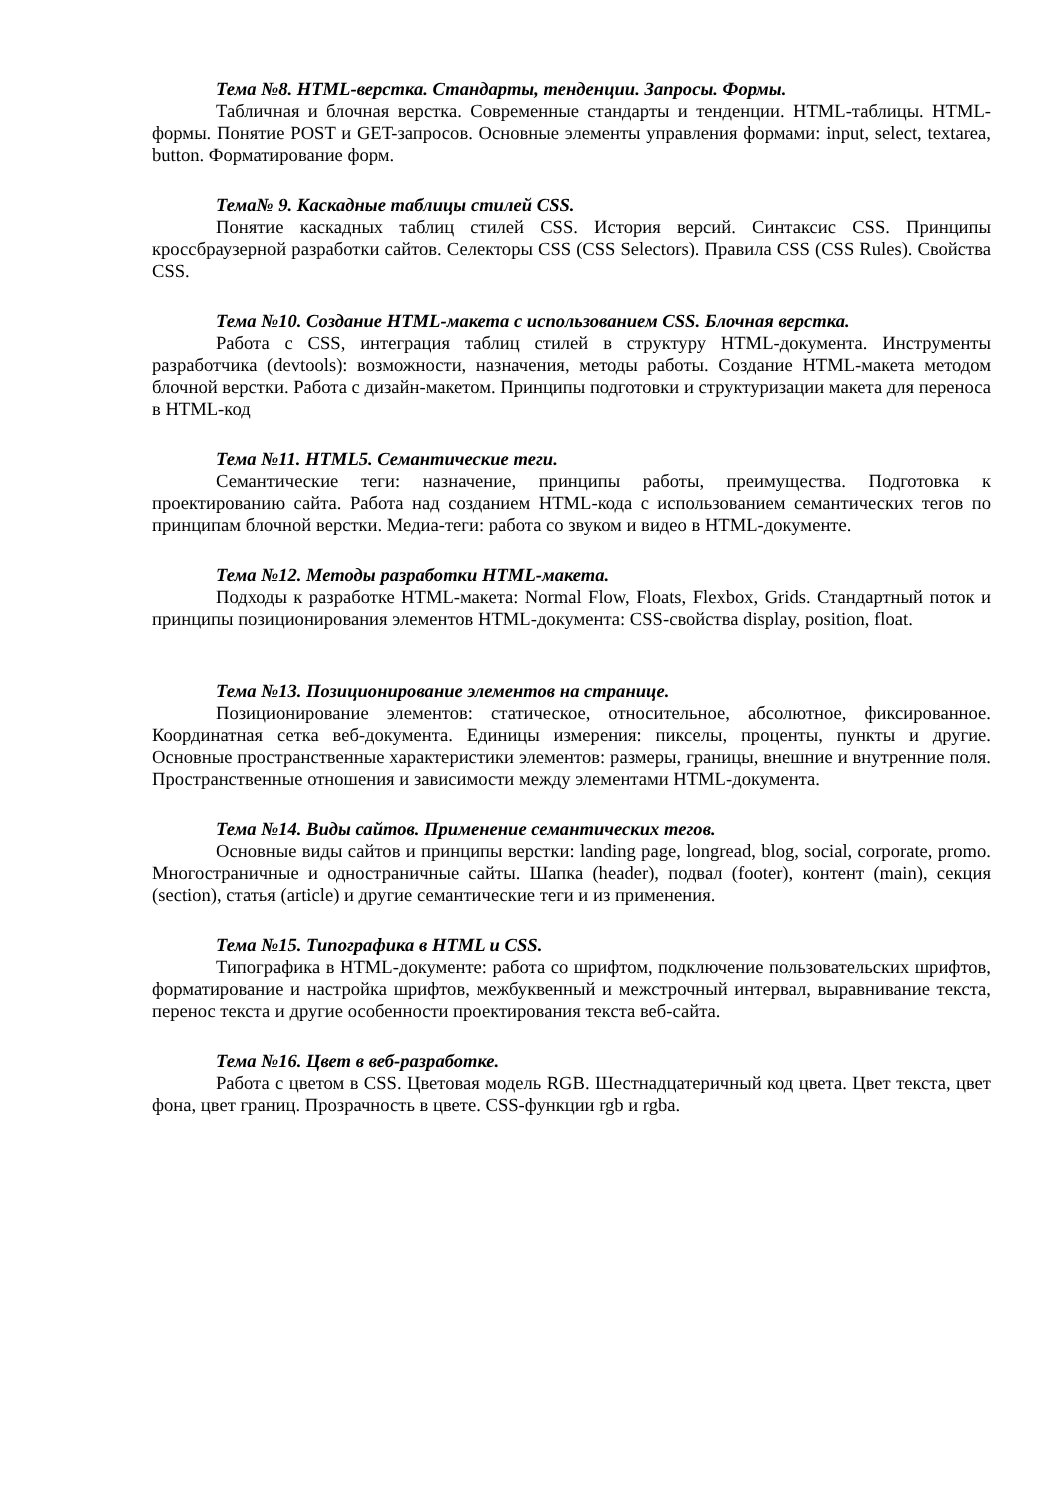Тема №8. HTML-верстка. Стандарты, тенденции. Запросы. Формы.
Табличная и блочная верстка. Современные стандарты и тенденции. HTML-таблицы. HTML-формы. Понятие POST и GET-запросов. Основные элементы управления формами: input, select, textarea, button. Форматирование форм.
Тема№ 9. Каскадные таблицы стилей CSS.
Понятие каскадных таблиц стилей CSS. История версий. Синтаксис CSS. Принципы кроссбраузерной разработки сайтов. Селекторы CSS (CSS Selectors). Правила CSS (CSS Rules). Свойства CSS.
Тема №10. Создание HTML-макета с использованием CSS. Блочная верстка.
Работа с CSS, интеграция таблиц стилей в структуру HTML-документа. Инструменты разработчика (devtools): возможности, назначения, методы работы. Создание HTML-макета методом блочной верстки. Работа с дизайн-макетом. Принципы подготовки и структуризации макета для переноса в HTML-код
Тема №11. HTML5. Семантические теги.
Семантические теги: назначение, принципы работы, преимущества. Подготовка к проектированию сайта. Работа над созданием HTML-кода с использованием семантических тегов по принципам блочной верстки. Медиа-теги: работа со звуком и видео в HTML-документе.
Тема №12. Методы разработки HTML-макета.
Подходы к разработке HTML-макета: Normal Flow, Floats, Flexbox, Grids. Стандартный поток и принципы позиционирования элементов HTML-документа: CSS-свойства display, position, float.
Тема №13. Позиционирование элементов на странице.
Позиционирование элементов: статическое, относительное, абсолютное, фиксированное. Координатная сетка веб-документа. Единицы измерения: пикселы, проценты, пункты и другие. Основные пространственные характеристики элементов: размеры, границы, внешние и внутренние поля. Пространственные отношения и зависимости между элементами HTML-документа.
Тема №14. Виды сайтов. Применение семантических тегов.
Основные виды сайтов и принципы верстки: landing page, longread, blog, social, corporate, promo. Многостраничные и одностраничные сайты. Шапка (header), подвал (footer), контент (main), секция (section), статья (article) и другие семантические теги и из применения.
Тема №15. Типографика в HTML и CSS.
Типографика в HTML-документе: работа со шрифтом, подключение пользовательских шрифтов, форматирование и настройка шрифтов, межбуквенный и межстрочный интервал, выравнивание текста, перенос текста и другие особенности проектирования текста веб-сайта.
Тема №16. Цвет в веб-разработке.
Работа с цветом в CSS. Цветовая модель RGB. Шестнадцатеричный код цвета. Цвет текста, цвет фона, цвет границ. Прозрачность в цвете. CSS-функции rgb и rgba.